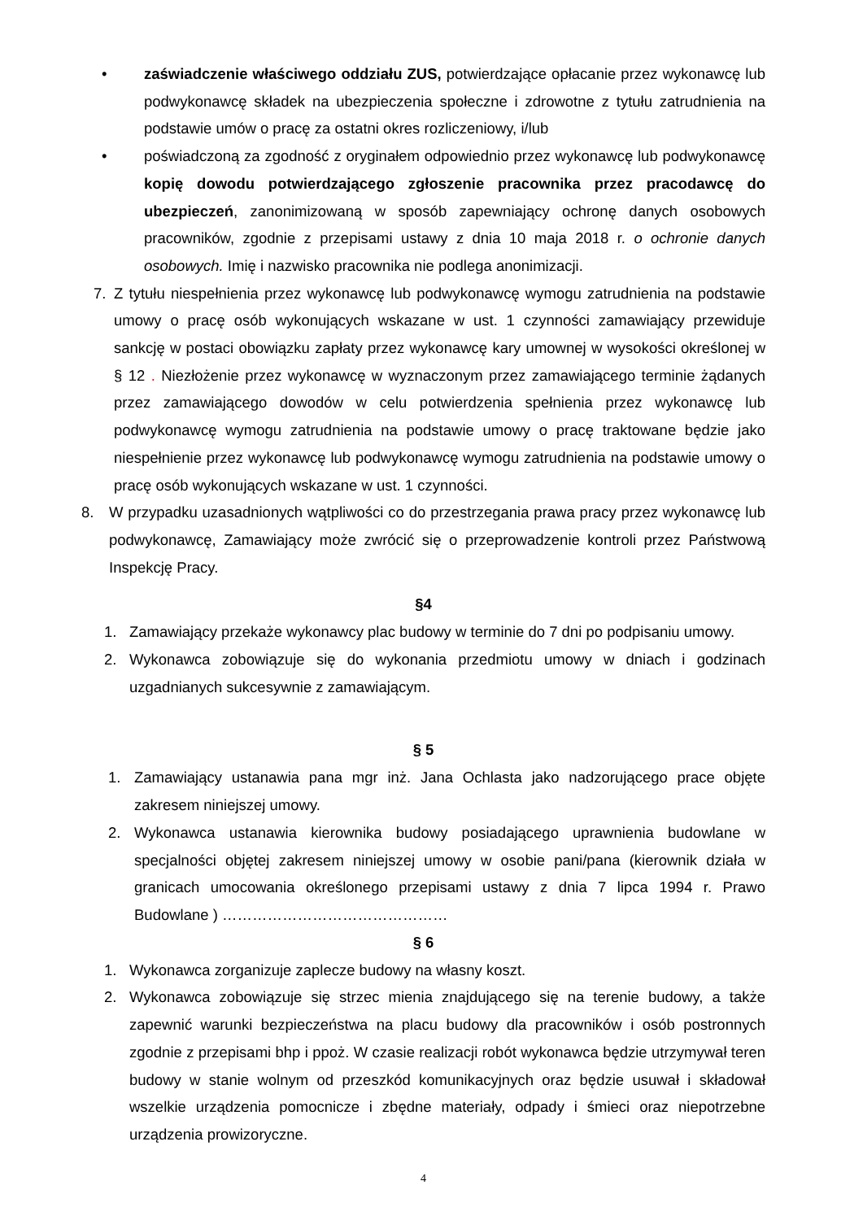• zaświadczenie właściwego oddziału ZUS, potwierdzające opłacanie przez wykonawcę lub podwykonawcę składek na ubezpieczenia społeczne i zdrowotne z tytułu zatrudnienia na podstawie umów o pracę za ostatni okres rozliczeniowy, i/lub
• poświadczoną za zgodność z oryginałem odpowiednio przez wykonawcę lub podwykonawcę kopię dowodu potwierdzającego zgłoszenie pracownika przez pracodawcę do ubezpieczeń, zanonimizowaną w sposób zapewniający ochronę danych osobowych pracowników, zgodnie z przepisami ustawy z dnia 10 maja 2018 r. o ochronie danych osobowych. Imię i nazwisko pracownika nie podlega anonimizacji.
7. Z tytułu niespełnienia przez wykonawcę lub podwykonawcę wymogu zatrudnienia na podstawie umowy o pracę osób wykonujących wskazane w ust. 1 czynności zamawiający przewiduje sankcję w postaci obowiązku zapłaty przez wykonawcę kary umownej w wysokości określonej w § 12 . Niezłożenie przez wykonawcę w wyznaczonym przez zamawiającego terminie żądanych przez zamawiającego dowodów w celu potwierdzenia spełnienia przez wykonawcę lub podwykonawcę wymogu zatrudnienia na podstawie umowy o pracę traktowane będzie jako niespełnienie przez wykonawcę lub podwykonawcę wymogu zatrudnienia na podstawie umowy o pracę osób wykonujących wskazane w ust. 1 czynności.
8. W przypadku uzasadnionych wątpliwości co do przestrzegania prawa pracy przez wykonawcę lub podwykonawcę, Zamawiający może zwrócić się o przeprowadzenie kontroli przez Państwową Inspekcję Pracy.
§4
1. Zamawiający przekaże wykonawcy plac budowy w terminie do 7 dni po podpisaniu umowy.
2. Wykonawca zobowiązuje się do wykonania przedmiotu umowy w dniach i godzinach uzgadnianych sukcesywnie z zamawiającym.
§ 5
1. Zamawiający ustanawia pana mgr inż. Jana Ochlasta jako nadzorującego prace objęte zakresem niniejszej umowy.
2. Wykonawca ustanawia kierownika budowy posiadającego uprawnienia budowlane w specjalności objętej zakresem niniejszej umowy w osobie pani/pana (kierownik działa w granicach umocowania określonego przepisami ustawy z dnia 7 lipca 1994 r. Prawo Budowlane ) ………………………………………
§ 6
1. Wykonawca zorganizuje zaplecze budowy na własny koszt.
2. Wykonawca zobowiązuje się strzec mienia znajdującego się na terenie budowy, a także zapewnić warunki bezpieczeństwa na placu budowy dla pracowników i osób postronnych zgodnie z przepisami bhp i ppoż. W czasie realizacji robót wykonawca będzie utrzymywał teren budowy w stanie wolnym od przeszkód komunikacyjnych oraz będzie usuwał i składował wszelkie urządzenia pomocnicze i zbędne materiały, odpady i śmieci oraz niepotrzebne urządzenia prowizoryczne.
4